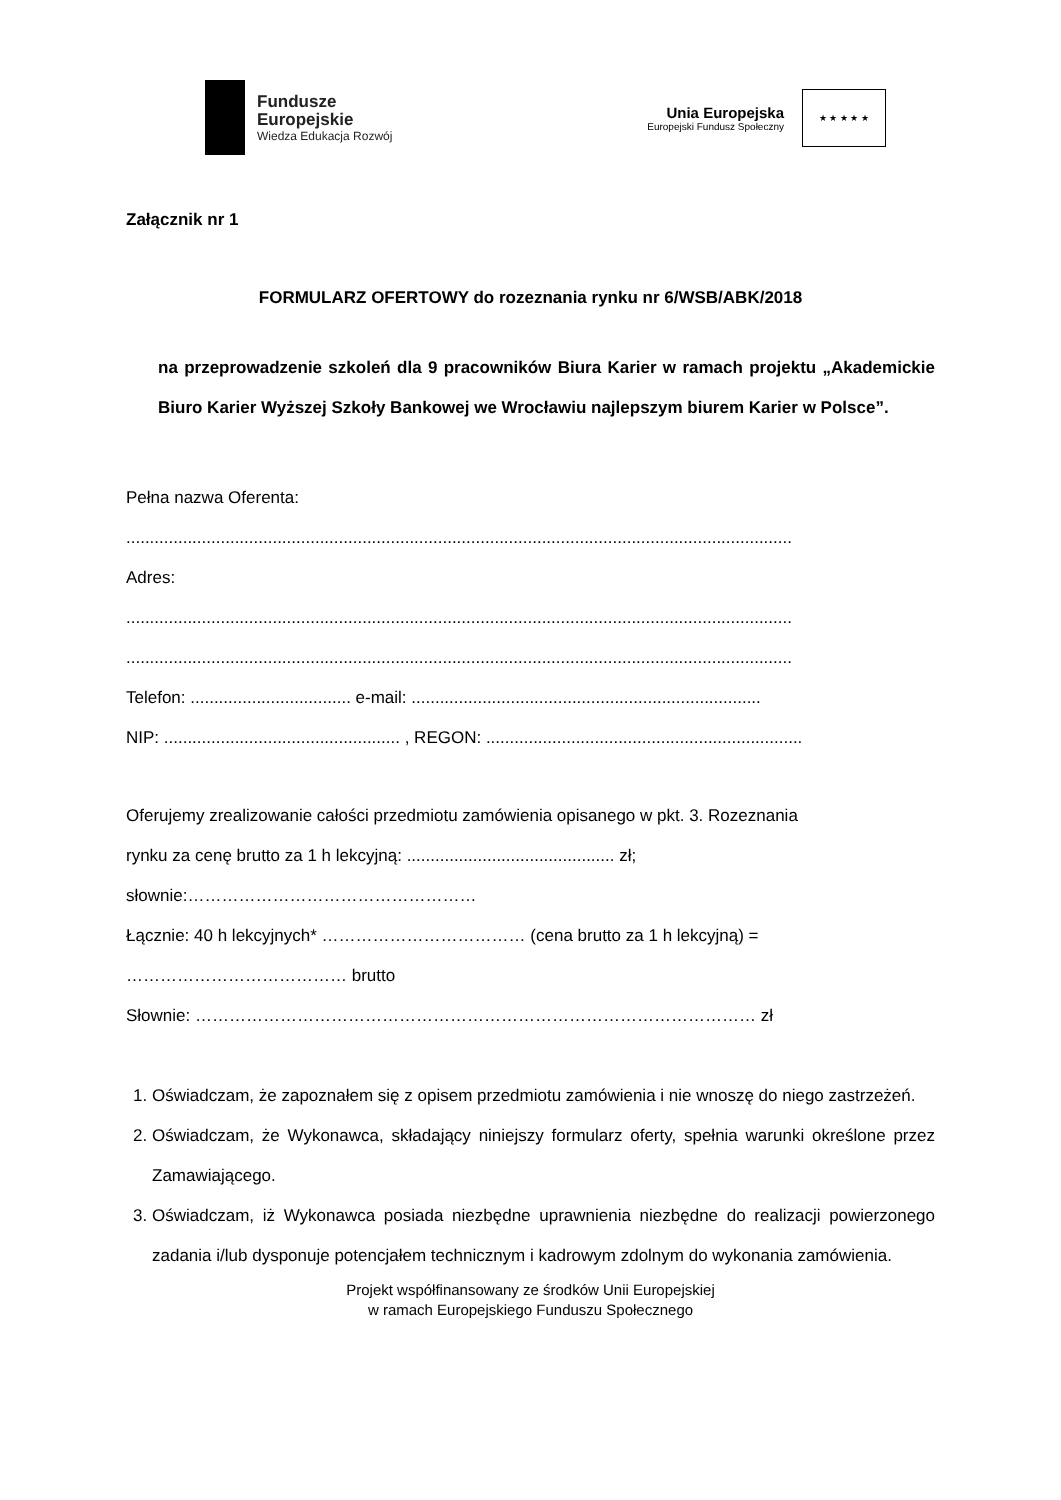Fundusze
Europejskie
Wiedza Edukacja Rozwój
Unia Europejska
Europejski Fundusz Społeczny
★ ★ ★ ★ ★
Załącznik nr 1
FORMULARZ OFERTOWY do rozeznania rynku nr 6/WSB/ABK/2018
na przeprowadzenie szkoleń dla 9 pracowników Biura Karier w ramach projektu „Akademickie Biuro Karier Wyższej Szkoły Bankowej we Wrocławiu najlepszym biurem Karier w Polsce”.
Pełna nazwa Oferenta:
.............................................................................................................................................
Adres:
.............................................................................................................................................
.............................................................................................................................................
Telefon: .................................. e-mail: ..........................................................................
NIP: .................................................. , REGON: ...................................................................
Oferujemy zrealizowanie całości przedmiotu zamówienia opisanego w pkt. 3. Rozeznania
rynku za cenę brutto za 1 h lekcyjną: ............................................ zł;
słownie:……………………………………………
Łącznie: 40 h lekcyjnych* ……………………………… (cena brutto za 1 h lekcyjną) =
………………………………… brutto
Słownie: ……………………………………………………………………………………… zł
1. Oświadczam, że zapoznałem się z opisem przedmiotu zamówienia i nie wnoszę do niego zastrzeżeń.
2. Oświadczam, że Wykonawca, składający niniejszy formularz oferty, spełnia warunki określone przez Zamawiającego.
3. Oświadczam, iż Wykonawca posiada niezbędne uprawnienia niezbędne do realizacji powierzonego zadania i/lub dysponuje potencjałem technicznym i kadrowym zdolnym do wykonania zamówienia.
Projekt współfinansowany ze środków Unii Europejskiej
w ramach Europejskiego Funduszu Społecznego